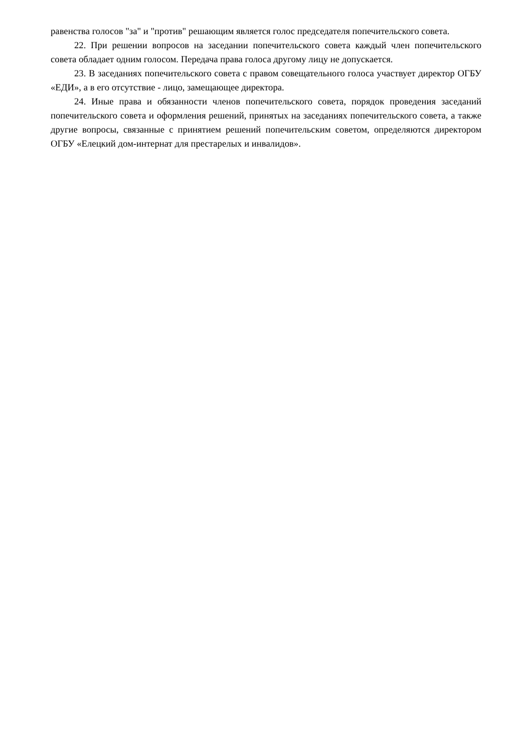равенства голосов "за" и "против" решающим является голос председателя попечительского совета.
22. При решении вопросов на заседании попечительского совета каждый член попечительского совета обладает одним голосом. Передача права голоса другому лицу не допускается.
23. В заседаниях попечительского совета с правом совещательного голоса участвует директор ОГБУ «ЕДИ», а в его отсутствие - лицо, замещающее директора.
24. Иные права и обязанности членов попечительского совета, порядок проведения заседаний попечительского совета и оформления решений, принятых на заседаниях попечительского совета, а также другие вопросы, связанные с принятием решений попечительским советом, определяются директором ОГБУ «Елецкий дом-интернат для престарелых и инвалидов».